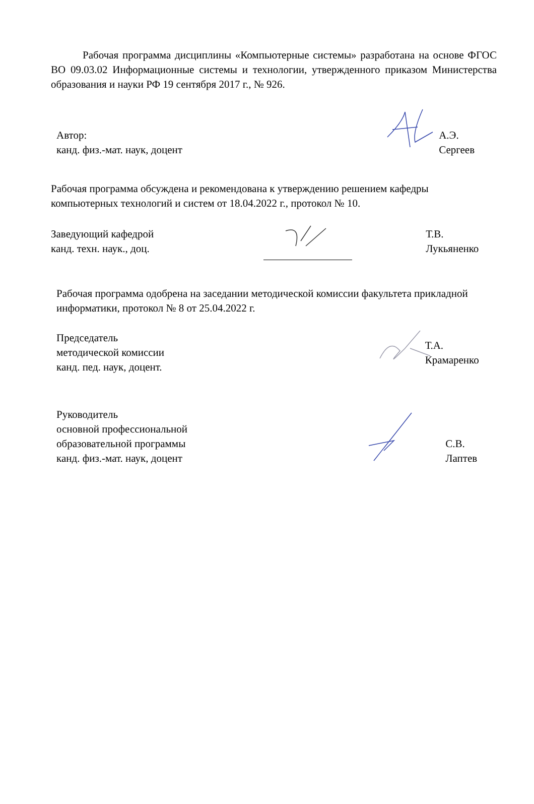Рабочая программа дисциплины «Компьютерные системы» разработана на основе ФГОС ВО 09.03.02 Информационные системы и технологии, утвержденного приказом Министерства образования и науки РФ 19 сентября 2017 г., № 926.
Автор:
канд. физ.-мат. наук, доцент
А.Э. Сергеев
Рабочая программа обсуждена и рекомендована к утверждению решением кафедры компьютерных технологий и систем от 18.04.2022 г., протокол № 10.
Заведующий кафедрой
канд. техн. наук., доц.
Т.В. Лукьяненко
Рабочая программа одобрена на заседании методической комиссии факультета прикладной информатики, протокол № 8 от 25.04.2022 г.
Председатель
методической комиссии
канд. пед. наук, доцент.
Т.А. Крамаренко
Руководитель
основной профессиональной
образовательной программы
канд. физ.-мат. наук, доцент
С.В. Лаптев